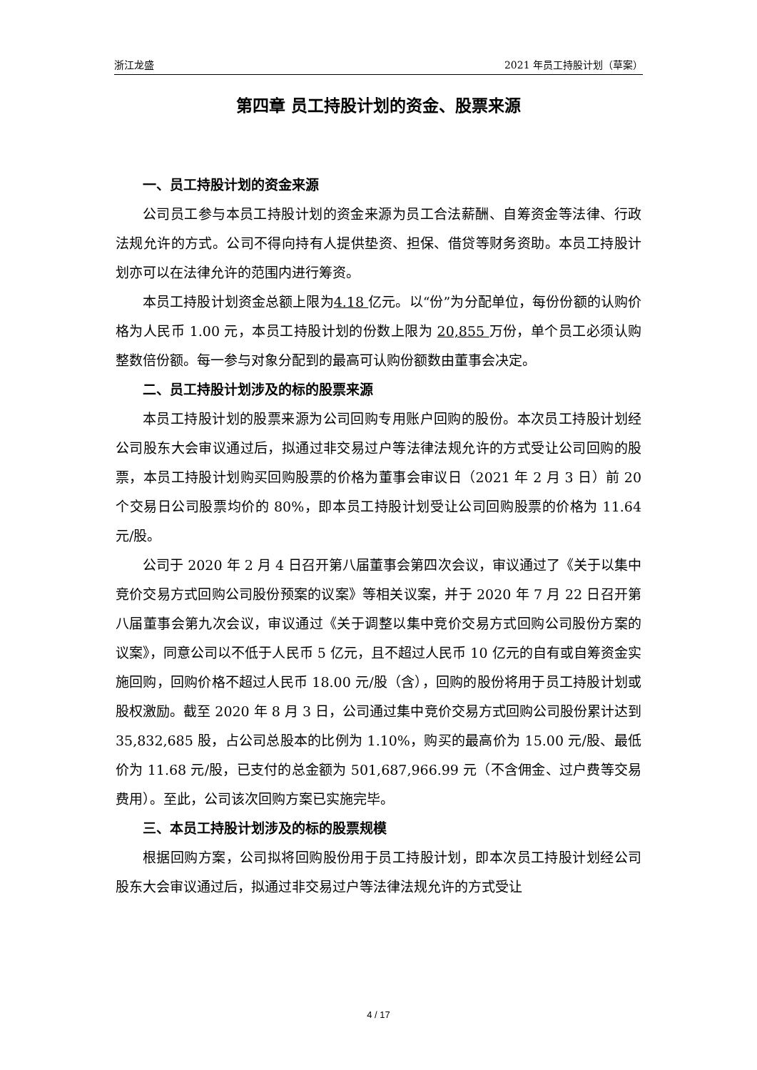浙江龙盛 2021 年员工持股计划（草案）
第四章 员工持股计划的资金、股票来源
一、员工持股计划的资金来源
公司员工参与本员工持股计划的资金来源为员工合法薪酬、自筹资金等法律、行政法规允许的方式。公司不得向持有人提供垫资、担保、借贷等财务资助。本员工持股计划亦可以在法律允许的范围内进行筹资。
本员工持股计划资金总额上限为4.18 亿元。以“份”为分配单位，每份份额的认购价格为人民币 1.00 元，本员工持股计划的份数上限为 20,855 万份，单个员工必须认购整数倍份额。每一参与对象分配到的最高可认购份额数由董事会决定。
二、员工持股计划涉及的标的股票来源
本员工持股计划的股票来源为公司回购专用账户回购的股份。本次员工持股计划经公司股东大会审议通过后，拟通过非交易过户等法律法规允许的方式受让公司回购的股票，本员工持股计划购买回购股票的价格为董事会审议日（2021 年 2 月 3 日）前 20 个交易日公司股票均价的 80%，即本员工持股计划受让公司回购股票的价格为 11.64 元/股。
公司于 2020 年 2 月 4 日召开第八届董事会第四次会议，审议通过了《关于以集中竞价交易方式回购公司股份预案的议案》等相关议案，并于 2020 年 7 月 22 日召开第八届董事会第九次会议，审议通过《关于调整以集中竞价交易方式回购公司股份方案的议案》，同意公司以不低于人民币 5 亿元，且不超过人民币 10 亿元的自有或自筹资金实施回购，回购价格不超过人民币 18.00 元/股（含），回购的股份将用于员工持股计划或股权激励。截至 2020 年 8 月 3 日，公司通过集中竞价交易方式回购公司股份累计达到 35,832,685 股，占公司总股本的比例为 1.10%，购买的最高价为 15.00 元/股、最低价为 11.68 元/股，已支付的总金额为 501,687,966.99 元（不含佣金、过户费等交易费用）。至此，公司该次回购方案已实施完毕。
三、本员工持股计划涉及的标的股票规模
根据回购方案，公司拟将回购股份用于员工持股计划，即本次员工持股计划经公司股东大会审议通过后，拟通过非交易过户等法律法规允许的方式受让
4 / 17